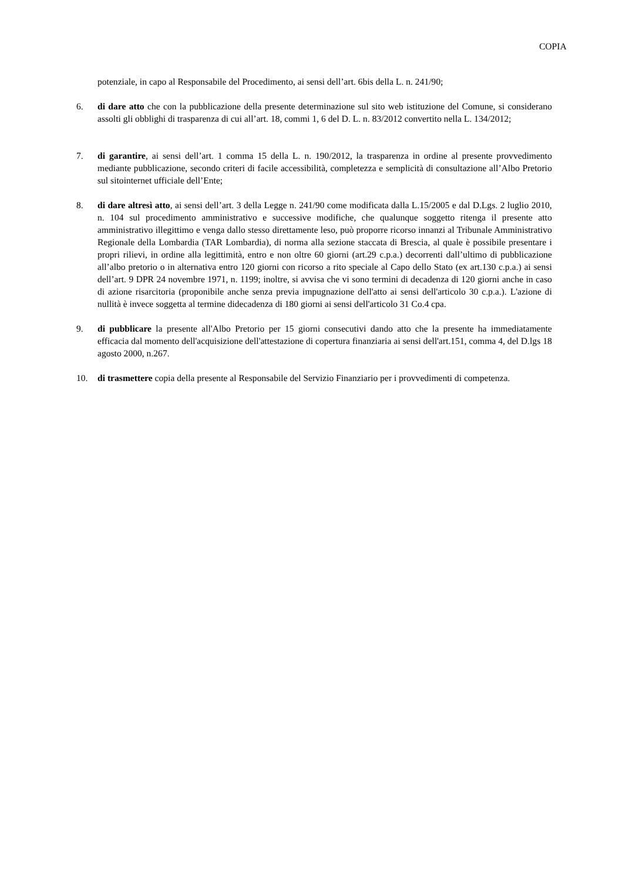COPIA
potenziale, in capo al Responsabile del Procedimento, ai sensi dell’art. 6bis della L. n. 241/90;
6. di dare atto che con la pubblicazione della presente determinazione sul sito web istituzione del Comune, si considerano assolti gli obblighi di trasparenza di cui all’art. 18, commi 1, 6 del D. L. n. 83/2012 convertito nella L. 134/2012;
7. di garantire, ai sensi dell’art. 1 comma 15 della L. n. 190/2012, la trasparenza in ordine al presente provvedimento mediante pubblicazione, secondo criteri di facile accessibilità, completezza e semplicità di consultazione all’Albo Pretorio sul sitointernet ufficiale dell’Ente;
8. di dare altresì atto, ai sensi dell’art. 3 della Legge n. 241/90 come modificata dalla L.15/2005 e dal D.Lgs. 2 luglio 2010, n. 104 sul procedimento amministrativo e successive modifiche, che qualunque soggetto ritenga il presente atto amministrativo illegittimo e venga dallo stesso direttamente leso, può proporre ricorso innanzi al Tribunale Amministrativo Regionale della Lombardia (TAR Lombardia), di norma alla sezione staccata di Brescia, al quale è possibile presentare i propri rilievi, in ordine alla legittimità, entro e non oltre 60 giorni (art.29 c.p.a.) decorrenti dall’ultimo di pubblicazione all’albo pretorio o in alternativa entro 120 giorni con ricorso a rito speciale al Capo dello Stato (ex art.130 c.p.a.) ai sensi dell’art. 9 DPR 24 novembre 1971, n. 1199; inoltre, si avvisa che vi sono termini di decadenza di 120 giorni anche in caso di azione risarcitoria (proponibile anche senza previa impugnazione dell'atto ai sensi dell'articolo 30 c.p.a.). L'azione di nullità è invece soggetta al termine didecadenza di 180 giorni ai sensi dell'articolo 31 Co.4 cpa.
9. di pubblicare la presente all'Albo Pretorio per 15 giorni consecutivi dando atto che la presente ha immediatamente efficacia dal momento dell'acquisizione dell'attestazione di copertura finanziaria ai sensi dell'art.151, comma 4, del D.lgs 18 agosto 2000, n.267.
10. di trasmettere copia della presente al Responsabile del Servizio Finanziario per i provvedimenti di competenza.